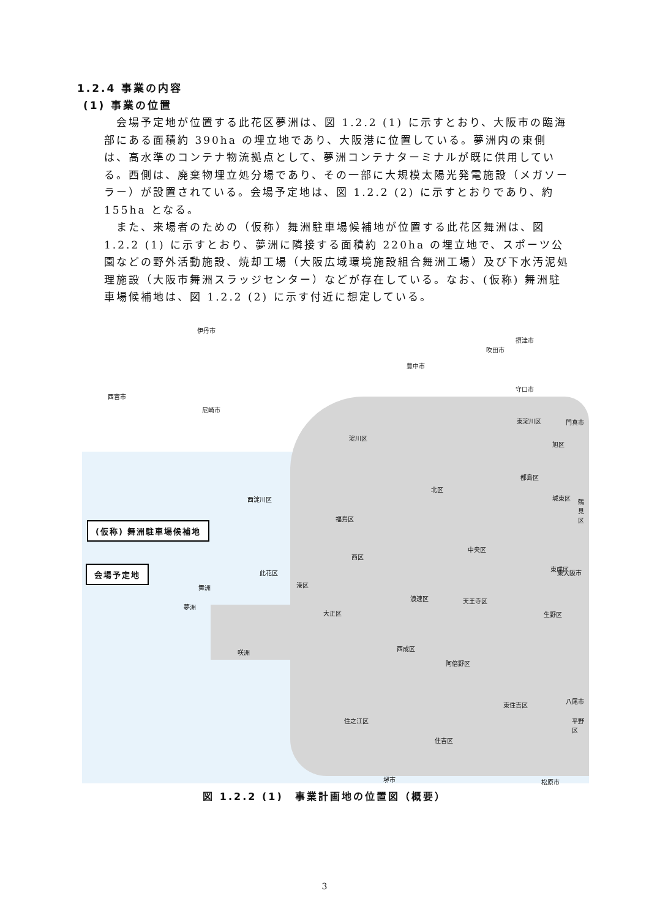1.2.4 事業の内容
(1) 事業の位置
会場予定地が位置する此花区夢洲は、図 1.2.2 (1) に示すとおり、大阪市の臨海部にある面積約 390ha の埋立地であり、大阪港に位置している。夢洲内の東側は、高水準のコンテナ物流拠点として、夢洲コンテナターミナルが既に供用している。西側は、廃棄物埋立処分場であり、その一部に大規模太陽光発電施設（メガソーラー）が設置されている。会場予定地は、図 1.2.2 (2) に示すとおりであり、約 155ha となる。
また、来場者のための（仮称）舞洲駐車場候補地が位置する此花区舞洲は、図 1.2.2 (1) に示すとおり、夢洲に隣接する面積約 220ha の埋立地で、スポーツ公園などの野外活動施設、焼却工場（大阪広域環境施設組合舞洲工場）及び下水汚泥処理施設（大阪市舞洲スラッジセンター）などが存在している。なお、(仮称) 舞洲駐車場候補地は、図 1.2.2 (2) に示す付近に想定している。
伊丹市
豊中市
吹田市
東淀川区
摂津市
守口市
門真市
西宮市
尼崎市
淀川区
旭区
都島区
北区
西淀川区 城東区
鶴見区
福島区
中央区
西区
此花区
東成区
東大阪市
港区
舞洲
夢洲
浪速区 天王寺区
大正区 生野区
咲洲
西成区
阿倍野区
東住吉区
八尾市
住之江区 平野区
住吉区
堺市 松原市
(仮称) 舞洲駐車場候補地
会場予定地
図 1.2.2 (1)　事業計画地の位置図（概要）
3